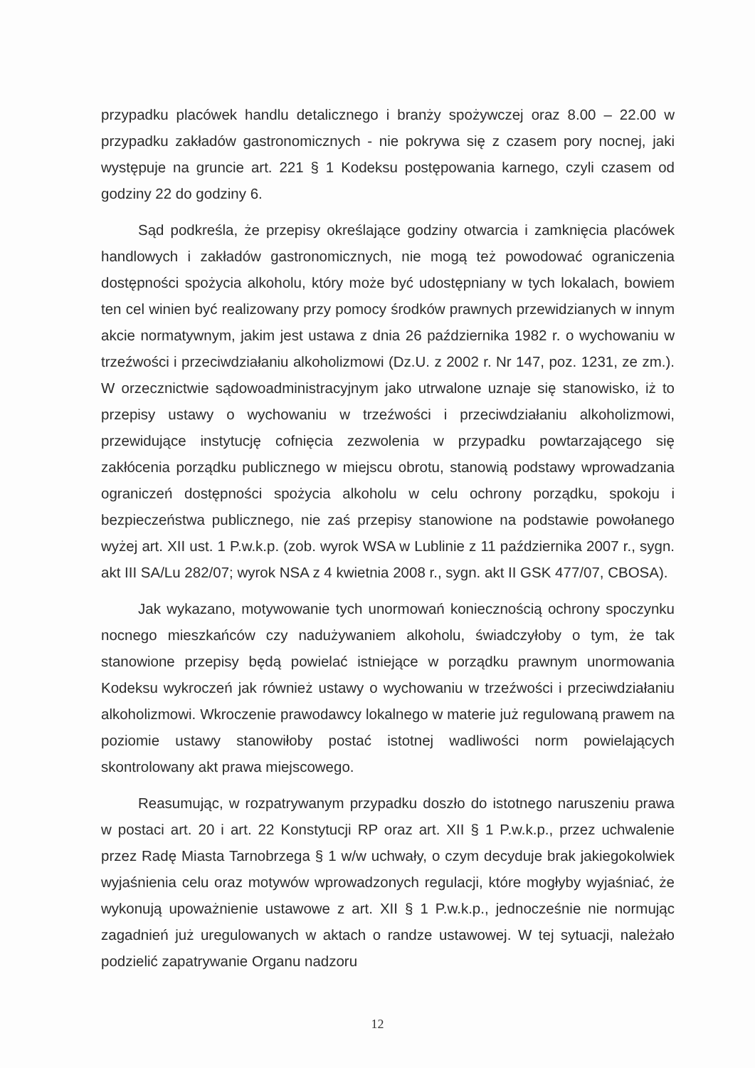przypadku placówek handlu detalicznego i branży spożywczej oraz 8.00 – 22.00 w przypadku zakładów gastronomicznych - nie pokrywa się z czasem pory nocnej, jaki występuje na gruncie art. 221 § 1 Kodeksu postępowania karnego, czyli czasem od godziny 22 do godziny 6.
Sąd podkreśla, że przepisy określające godziny otwarcia i zamknięcia placówek handlowych i zakładów gastronomicznych, nie mogą też powodować ograniczenia dostępności spożycia alkoholu, który może być udostępniany w tych lokalach, bowiem ten cel winien być realizowany przy pomocy środków prawnych przewidzianych w innym akcie normatywnym, jakim jest ustawa z dnia 26 października 1982 r. o wychowaniu w trzeźwości i przeciwdziałaniu alkoholizmowi (Dz.U. z 2002 r. Nr 147, poz. 1231, ze zm.). W orzecznictwie sądowoadministracyjnym jako utrwalone uznaje się stanowisko, iż to przepisy ustawy o wychowaniu w trzeźwości i przeciwdziałaniu alkoholizmowi, przewidujące instytucję cofnięcia zezwolenia w przypadku powtarzającego się zakłócenia porządku publicznego w miejscu obrotu, stanowią podstawy wprowadzania ograniczeń dostępności spożycia alkoholu w celu ochrony porządku, spokoju i bezpieczeństwa publicznego, nie zaś przepisy stanowione na podstawie powołanego wyżej art. XII ust. 1 P.w.k.p. (zob. wyrok WSA w Lublinie z 11 października 2007 r., sygn. akt III SA/Lu 282/07; wyrok NSA z 4 kwietnia 2008 r., sygn. akt II GSK 477/07, CBOSA).
Jak wykazano, motywowanie tych unormowań koniecznością ochrony spoczynku nocnego mieszkańców czy nadużywaniem alkoholu, świadczyłoby o tym, że tak stanowione przepisy będą powielać istniejące w porządku prawnym unormowania Kodeksu wykroczeń jak również ustawy o wychowaniu w trzeźwości i przeciwdziałaniu alkoholizmowi. Wkroczenie prawodawcy lokalnego w materie już regulowaną prawem na poziomie ustawy stanowiłoby postać istotnej wadliwości norm powielających skontrolowany akt prawa miejscowego.
Reasumując, w rozpatrywanym przypadku doszło do istotnego naruszeniu prawa w postaci art. 20 i art. 22 Konstytucji RP oraz art. XII § 1 P.w.k.p., przez uchwalenie przez Radę Miasta Tarnobrzega § 1 w/w uchwały, o czym decyduje brak jakiegokolwiek wyjaśnienia celu oraz motywów wprowadzonych regulacji, które mogłyby wyjaśniać, że wykonują upoważnienie ustawowe z art. XII § 1 P.w.k.p., jednocześnie nie normując zagadnień już uregulowanych w aktach o randze ustawowej. W tej sytuacji, należało podzielić zapatrywanie Organu nadzoru
12